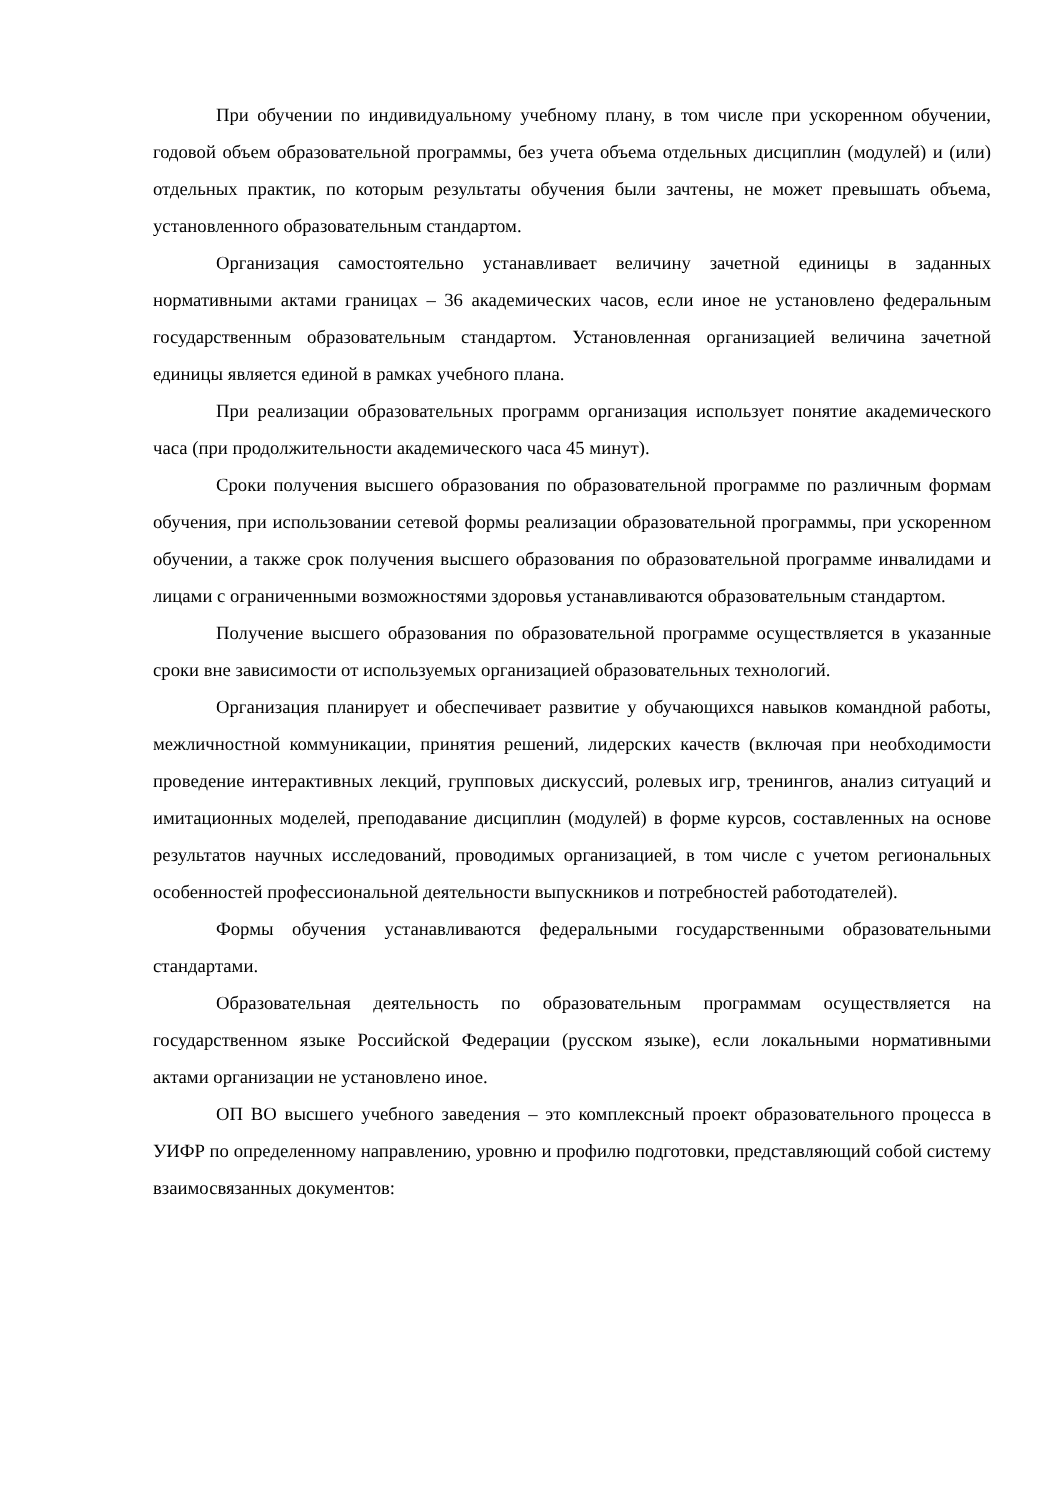При обучении по индивидуальному учебному плану, в том числе при ускоренном обучении, годовой объем образовательной программы, без учета объема отдельных дисциплин (модулей) и (или) отдельных практик, по которым результаты обучения были зачтены, не может превышать объема, установленного образовательным стандартом.
Организация самостоятельно устанавливает величину зачетной единицы в заданных нормативными актами границах – 36 академических часов, если иное не установлено федеральным государственным образовательным стандартом. Установленная организацией величина зачетной единицы является единой в рамках учебного плана.
При реализации образовательных программ организация использует понятие академического часа (при продолжительности академического часа 45 минут).
Сроки получения высшего образования по образовательной программе по различным формам обучения, при использовании сетевой формы реализации образовательной программы, при ускоренном обучении, а также срок получения высшего образования по образовательной программе инвалидами и лицами с ограниченными возможностями здоровья устанавливаются образовательным стандартом.
Получение высшего образования по образовательной программе осуществляется в указанные сроки вне зависимости от используемых организацией образовательных технологий.
Организация планирует и обеспечивает развитие у обучающихся навыков командной работы, межличностной коммуникации, принятия решений, лидерских качеств (включая при необходимости проведение интерактивных лекций, групповых дискуссий, ролевых игр, тренингов, анализ ситуаций и имитационных моделей, преподавание дисциплин (модулей) в форме курсов, составленных на основе результатов научных исследований, проводимых организацией, в том числе с учетом региональных особенностей профессиональной деятельности выпускников и потребностей работодателей).
Формы обучения устанавливаются федеральными государственными образовательными стандартами.
Образовательная деятельность по образовательным программам осуществляется на государственном языке Российской Федерации (русском языке), если локальными нормативными актами организации не установлено иное.
ОП ВО высшего учебного заведения – это комплексный проект образовательного процесса в УИФР по определенному направлению, уровню и профилю подготовки, представляющий собой систему взаимосвязанных документов: